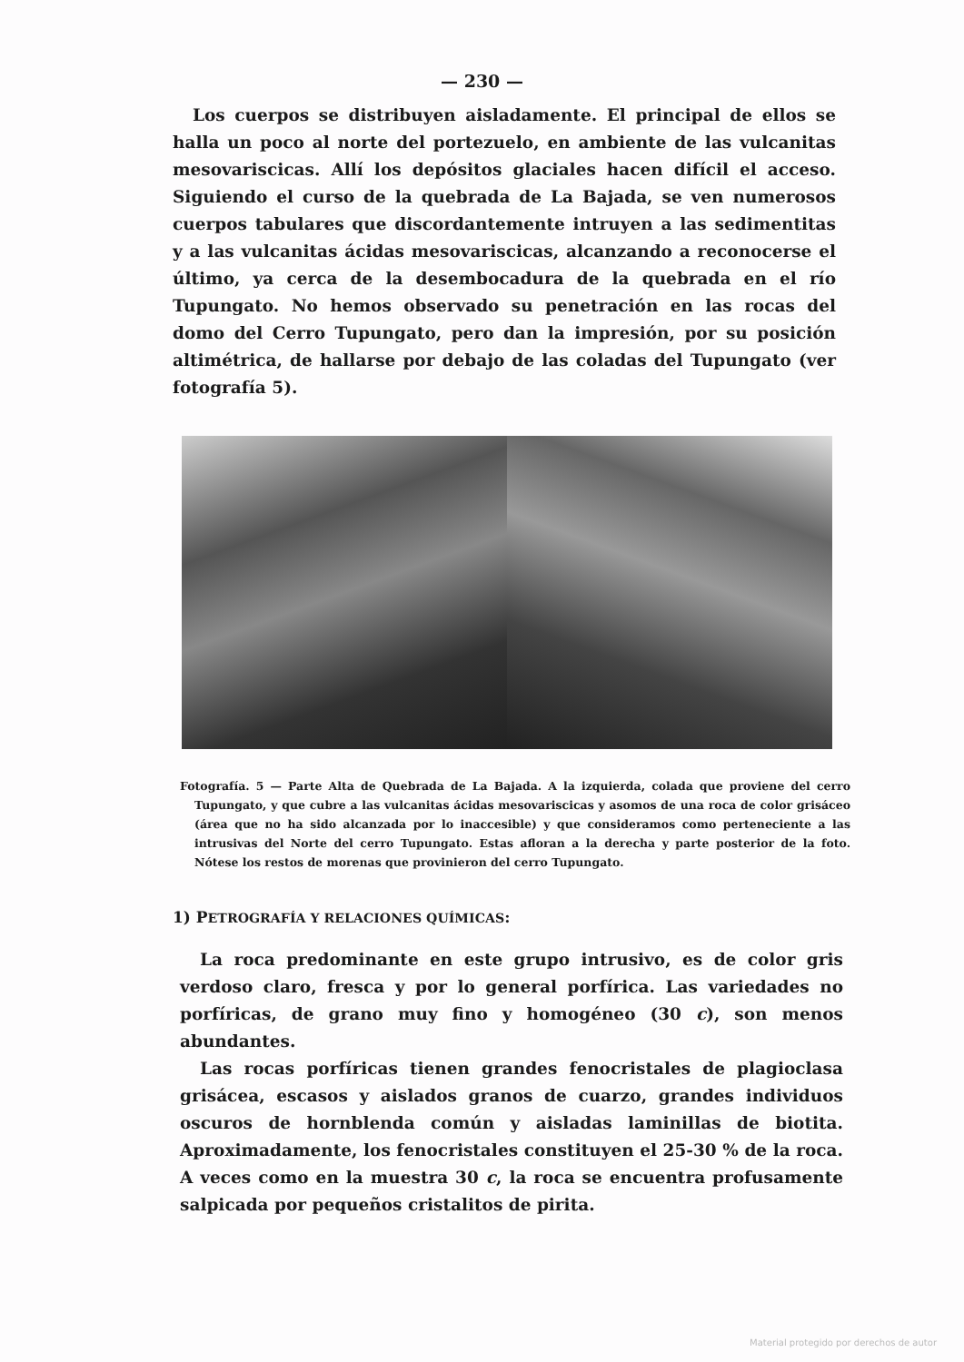— 230 —
Los cuerpos se distribuyen aisladamente. El principal de ellos se halla un poco al norte del portezuelo, en ambiente de las vulcanitas mesovariscicas. Allí los depósitos glaciales hacen difícil el acceso. Siguiendo el curso de la quebrada de La Bajada, se ven numerosos cuerpos tabulares que discordantemente intruyen a las sedimentitas y a las vulcanitas ácidas mesovariscicas, alcanzando a reconocerse el último, ya cerca de la desembocadura de la quebrada en el río Tupungato. No hemos observado su penetración en las rocas del domo del Cerro Tupungato, pero dan la impresión, por su posición altimétrica, de hallarse por debajo de las coladas del Tupungato (ver fotografía 5).
Fotografía. 5 — Parte Alta de Quebrada de La Bajada. A la izquierda, colada que proviene del cerro Tupungato, y que cubre a las vulcanitas ácidas mesovariscicas y asomos de una roca de color grisáceo (área que no ha sido alcanzada por lo inaccesible) y que consideramos como perteneciente a las intrusivas del Norte del cerro Tupungato. Estas afloran a la derecha y parte posterior de la foto. Nótese los restos de morenas que provinieron del cerro Tupungato.
1) PETROGRAFÍA Y RELACIONES QUÍMICAS:
La roca predominante en este grupo intrusivo, es de color gris verdoso claro, fresca y por lo general porfírica. Las variedades no porfíricas, de grano muy fino y homogéneo (30 c), son menos abundantes.
Las rocas porfíricas tienen grandes fenocristales de plagioclasa grisácea, escasos y aislados granos de cuarzo, grandes individuos oscuros de hornblenda común y aisladas laminillas de biotita. Aproximadamente, los fenocristales constituyen el 25-30 % de la roca. A veces como en la muestra 30 c, la roca se encuentra profusamente salpicada por pequeños cristalitos de pirita.
Material protegido por derechos de autor